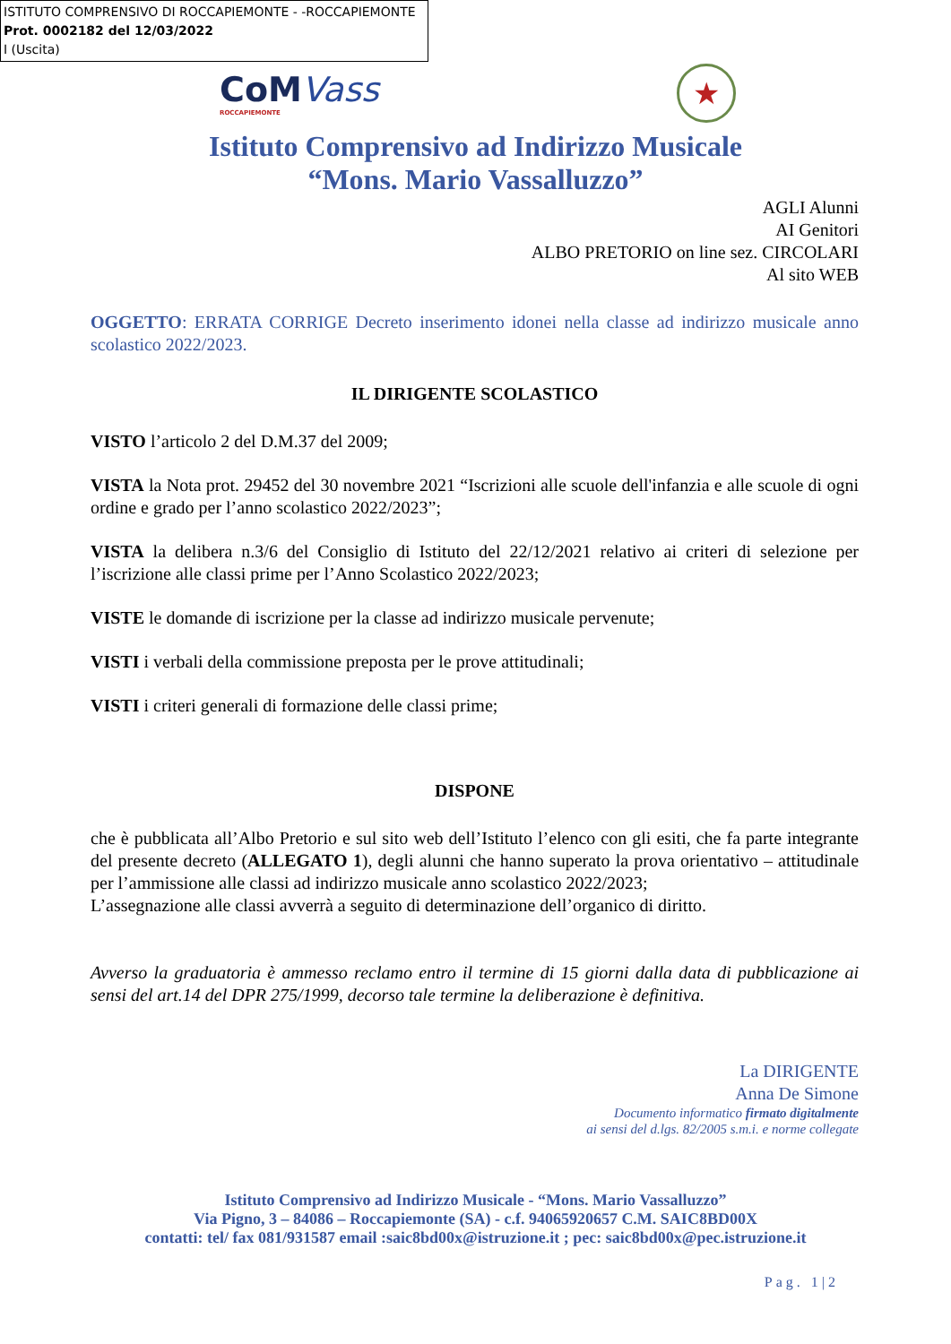ISTITUTO COMPRENSIVO DI ROCCAPIEMONTE - -ROCCAPIEMONTE
Prot. 0002182 del 12/03/2022
I (Uscita)
CoMVass
ROCCAPIEMONTE
★
Istituto Comprensivo ad Indirizzo Musicale
“Mons. Mario Vassalluzzo”
AGLI Alunni
AI Genitori
ALBO PRETORIO on line sez. CIRCOLARI
Al sito WEB
OGGETTO: ERRATA CORRIGE Decreto inserimento idonei nella classe ad indirizzo musicale anno scolastico 2022/2023.
IL DIRIGENTE SCOLASTICO
VISTO l’articolo 2 del D.M.37 del 2009;
VISTA la Nota prot. 29452 del 30 novembre 2021 “Iscrizioni alle scuole dell'infanzia e alle scuole di ogni ordine e grado per l’anno scolastico 2022/2023”;
VISTA la delibera n.3/6 del Consiglio di Istituto del 22/12/2021 relativo ai criteri di selezione per l’iscrizione alle classi prime per l’Anno Scolastico 2022/2023;
VISTE le domande di iscrizione per la classe ad indirizzo musicale pervenute;
VISTI i verbali della commissione preposta per le prove attitudinali;
VISTI i criteri generali di formazione delle classi prime;
DISPONE
che è pubblicata all’Albo Pretorio e sul sito web dell’Istituto l’elenco con gli esiti, che fa parte integrante del presente decreto (ALLEGATO 1), degli alunni che hanno superato la prova orientativo – attitudinale per l’ammissione alle classi ad indirizzo musicale anno scolastico 2022/2023;
L’assegnazione alle classi avverrà a seguito di determinazione dell’organico di diritto.
Avverso la graduatoria è ammesso reclamo entro il termine di 15 giorni dalla data di pubblicazione ai sensi del art.14 del DPR 275/1999, decorso tale termine la deliberazione è definitiva.
La DIRIGENTE
Anna De Simone
Documento informatico firmato digitalmente
ai sensi del d.lgs. 82/2005 s.m.i. e norme collegate
Istituto Comprensivo ad Indirizzo Musicale - “Mons. Mario Vassalluzzo”
Via Pigno, 3 – 84086 – Roccapiemonte (SA) - c.f. 94065920657 C.M. SAIC8BD00X
contatti: tel/ fax 081/931587 email :saic8bd00x@istruzione.it ; pec: saic8bd00x@pec.istruzione.it
Pag. 1|2